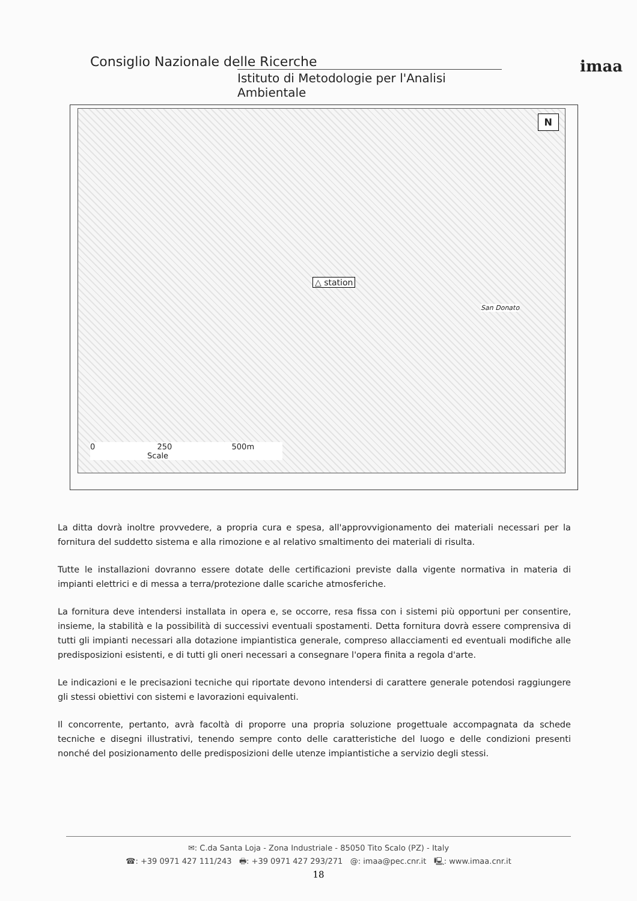Consiglio Nazionale delle Ricerche
Istituto di Metodologie per l'Analisi Ambientale
imaa
N
△ station
0 250 500m
Scale
San Donato
La ditta dovrà inoltre provvedere, a propria cura e spesa, all'approvvigionamento dei materiali necessari per la fornitura del suddetto sistema e alla rimozione e al relativo smaltimento dei materiali di risulta.
Tutte le installazioni dovranno essere dotate delle certificazioni previste dalla vigente normativa in materia di impianti elettrici e di messa a terra/protezione dalle scariche atmosferiche.
La fornitura deve intendersi installata in opera e, se occorre, resa fissa con i sistemi più opportuni per consentire, insieme, la stabilità e la possibilità di successivi eventuali spostamenti. Detta fornitura dovrà essere comprensiva di tutti gli impianti necessari alla dotazione impiantistica generale, compreso allacciamenti ed eventuali modifiche alle predisposizioni esistenti, e di tutti gli oneri necessari a consegnare l'opera finita a regola d'arte.
Le indicazioni e le precisazioni tecniche qui riportate devono intendersi di carattere generale potendosi raggiungere gli stessi obiettivi con sistemi e lavorazioni equivalenti.
Il concorrente, pertanto, avrà facoltà di proporre una propria soluzione progettuale accompagnata da schede tecniche e disegni illustrativi, tenendo sempre conto delle caratteristiche del luogo e delle condizioni presenti nonché del posizionamento delle predisposizioni delle utenze impiantistiche a servizio degli stessi.
✉: C.da Santa Loja - Zona Industriale - 85050 Tito Scalo (PZ) - Italy
☎: +39 0971 427 111/243 🖶: +39 0971 427 293/271 @: imaa@pec.cnr.it 🖳: www.imaa.cnr.it
18